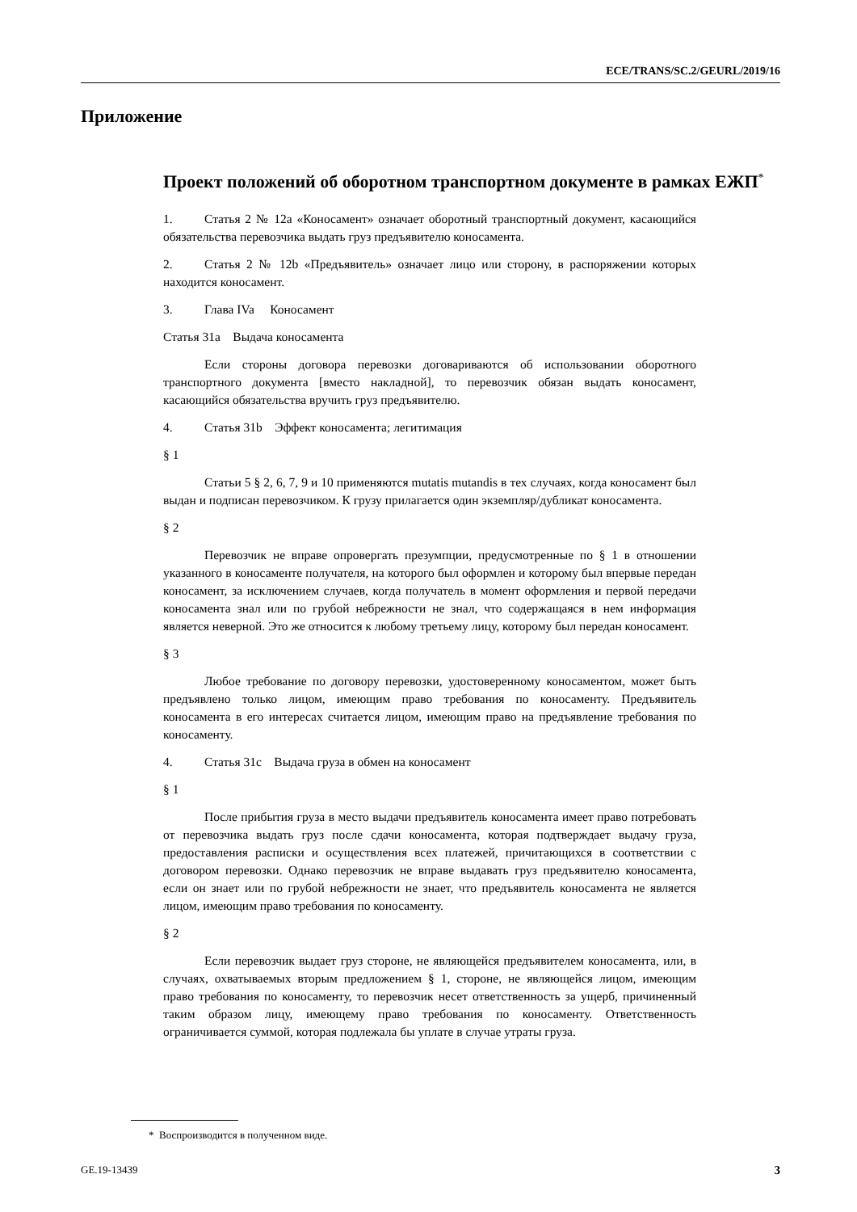ECE/TRANS/SC.2/GEURL/2019/16
Приложение
Проект положений об оборотном транспортном документе в рамках ЕЖП<sup>*</sup>
1. Статья 2 № 12a «Коносамент» означает оборотный транспортный документ, касающийся обязательства перевозчика выдать груз предъявителю коносамента.
2. Статья 2 № 12b «Предъявитель» означает лицо или сторону, в распоряжении которых находится коносамент.
3. Глава IVa Коносамент
Статья 31a Выдача коносамента
Если стороны договора перевозки договариваются об использовании оборотного транспортного документа [вместо накладной], то перевозчик обязан выдать коносамент, касающийся обязательства вручить груз предъявителю.
4. Статья 31b Эффект коносамента; легитимация
§ 1
Статьи 5 § 2, 6, 7, 9 и 10 применяются mutatis mutandis в тех случаях, когда коносамент был выдан и подписан перевозчиком. К грузу прилагается один экземпляр/дубликат коносамента.
§ 2
Перевозчик не вправе опровергать презумпции, предусмотренные по § 1 в отношении указанного в коносаменте получателя, на которого был оформлен и которому был впервые передан коносамент, за исключением случаев, когда получатель в момент оформления и первой передачи коносамента знал или по грубой небрежности не знал, что содержащаяся в нем информация является неверной. Это же относится к любому третьему лицу, которому был передан коносамент.
§ 3
Любое требование по договору перевозки, удостоверенному коносаментом, может быть предъявлено только лицом, имеющим право требования по коносаменту. Предъявитель коносамента в его интересах считается лицом, имеющим право на предъявление требования по коносаменту.
4. Статья 31c Выдача груза в обмен на коносамент
§ 1
После прибытия груза в место выдачи предъявитель коносамента имеет право потребовать от перевозчика выдать груз после сдачи коносамента, которая подтверждает выдачу груза, предоставления расписки и осуществления всех платежей, причитающихся в соответствии с договором перевозки. Однако перевозчик не вправе выдавать груз предъявителю коносамента, если он знает или по грубой небрежности не знает, что предъявитель коносамента не является лицом, имеющим право требования по коносаменту.
§ 2
Если перевозчик выдает груз стороне, не являющейся предъявителем коносамента, или, в случаях, охватываемых вторым предложением § 1, стороне, не являющейся лицом, имеющим право требования по коносаменту, то перевозчик несет ответственность за ущерб, причиненный таким образом лицу, имеющему право требования по коносаменту. Ответственность ограничивается суммой, которая подлежала бы уплате в случае утраты груза.
* Воспроизводится в полученном виде.
GE.19-13439 3